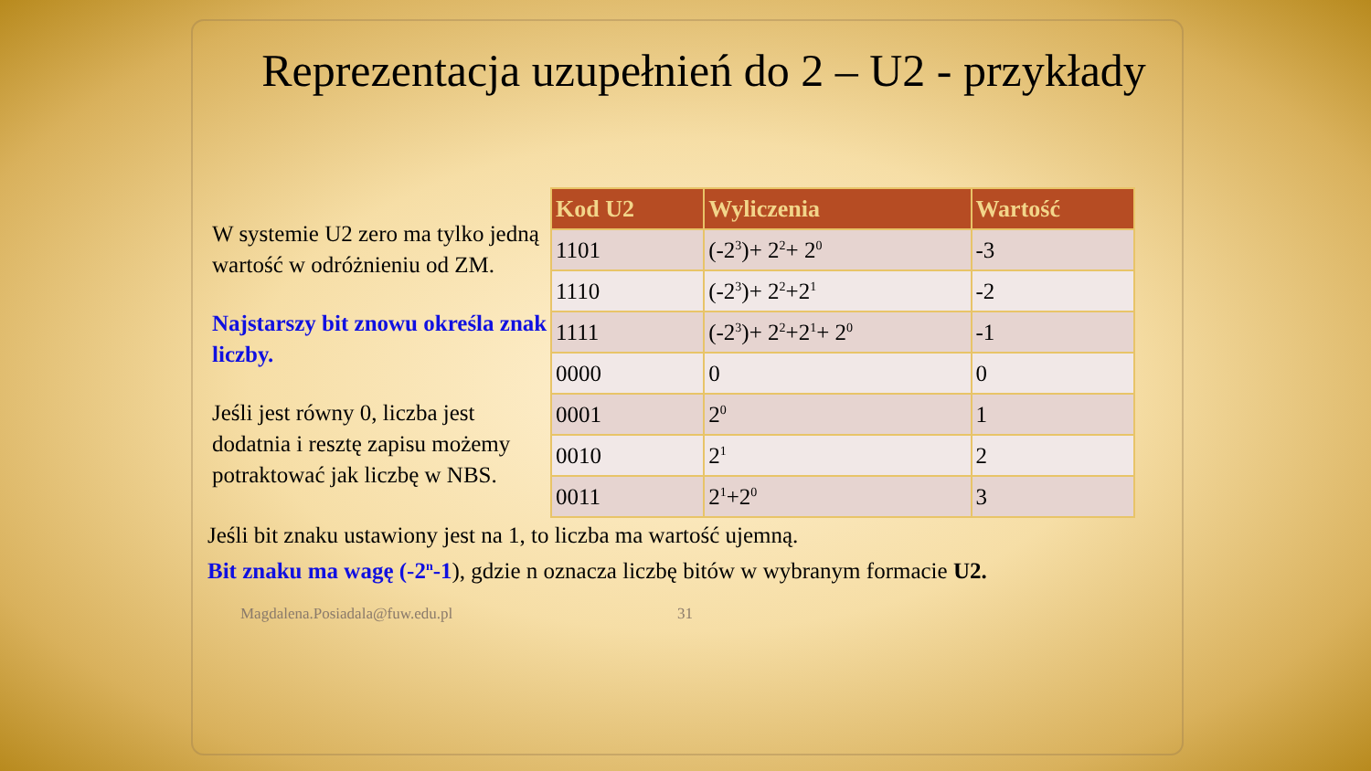Reprezentacja uzupełnień do 2 – U2 - przykłady
W systemie U2 zero ma tylko jedną wartość w odróżnieniu od ZM.
Najstarszy bit znowu określa znak liczby.
Jeśli jest równy 0, liczba jest dodatnia i resztę zapisu możemy potraktować jak liczbę w NBS.
| Kod U2 | Wyliczenia | Wartość |
| --- | --- | --- |
| 1101 | (-2<sup>3</sup>)+ 2<sup>2</sup>+ 2<sup>0</sup> | -3 |
| 1110 | (-2<sup>3</sup>)+ 2<sup>2</sup>+2<sup>1</sup> | -2 |
| 1111 | (-2<sup>3</sup>)+ 2<sup>2</sup>+2<sup>1</sup>+ 2<sup>0</sup> | -1 |
| 0000 | 0 | 0 |
| 0001 | 2<sup>0</sup> | 1 |
| 0010 | 2<sup>1</sup> | 2 |
| 0011 | 2<sup>1</sup>+2<sup>0</sup> | 3 |
Jeśli bit znaku ustawiony jest na 1, to liczba ma wartość ujemną.
Bit znaku ma wagę (-2<sup>n</sup>-1), gdzie n oznacza liczbę bitów w wybranym formacie U2.
Magdalena.Posiadala@fuw.edu.pl 31